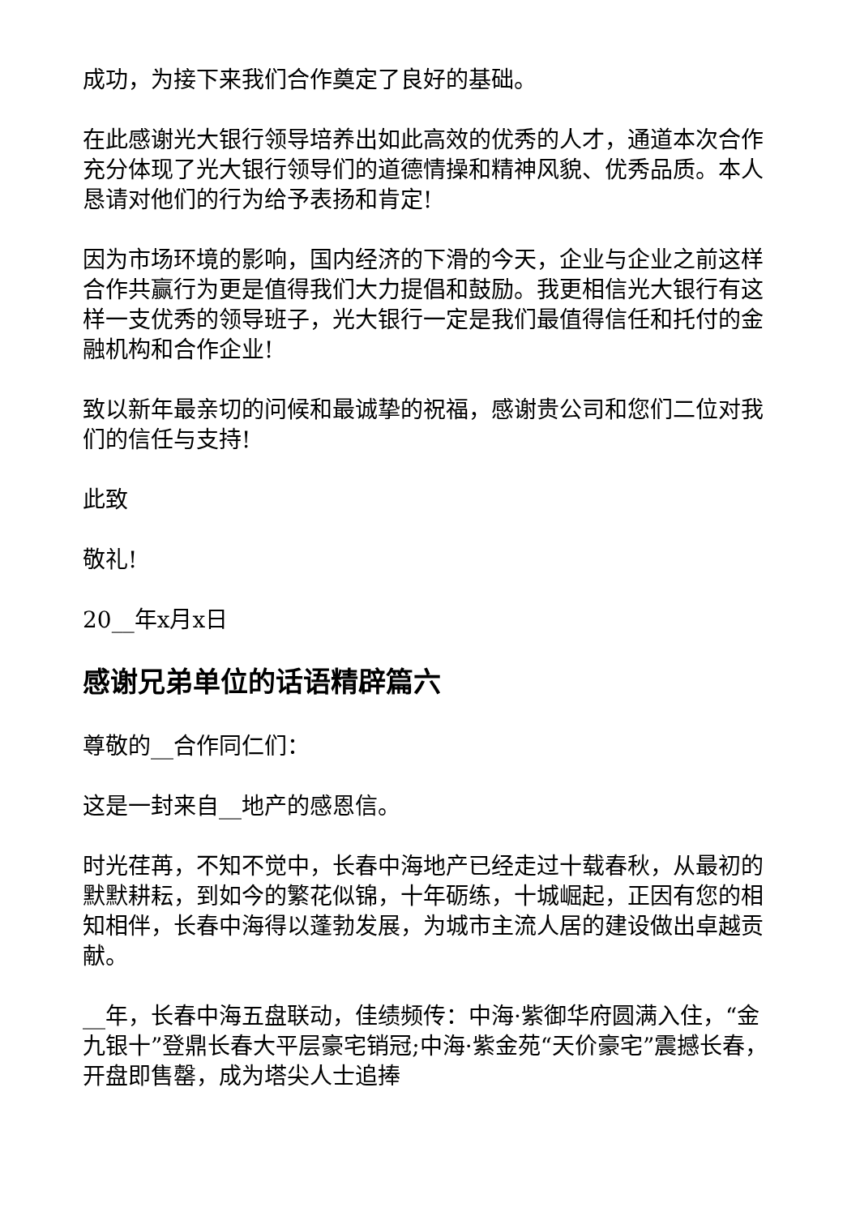成功，为接下来我们合作奠定了良好的基础。
在此感谢光大银行领导培养出如此高效的优秀的人才，通道本次合作充分体现了光大银行领导们的道德情操和精神风貌、优秀品质。本人恳请对他们的行为给予表扬和肯定!
因为市场环境的影响，国内经济的下滑的今天，企业与企业之前这样合作共赢行为更是值得我们大力提倡和鼓励。我更相信光大银行有这样一支优秀的领导班子，光大银行一定是我们最值得信任和托付的金融机构和合作企业!
致以新年最亲切的问候和最诚挚的祝福，感谢贵公司和您们二位对我们的信任与支持!
此致
敬礼!
20__年x月x日
感谢兄弟单位的话语精辟篇六
尊敬的__合作同仁们：
这是一封来自__地产的感恩信。
时光荏苒，不知不觉中，长春中海地产已经走过十载春秋，从最初的默默耕耘，到如今的繁花似锦，十年砺练，十城崛起，正因有您的相知相伴，长春中海得以蓬勃发展，为城市主流人居的建设做出卓越贡献。
__年，长春中海五盘联动，佳绩频传：中海·紫御华府圆满入住，“金九银十”登鼎长春大平层豪宅销冠;中海·紫金苑“天价豪宅”震撼长春，开盘即售罄，成为塔尖人士追捧